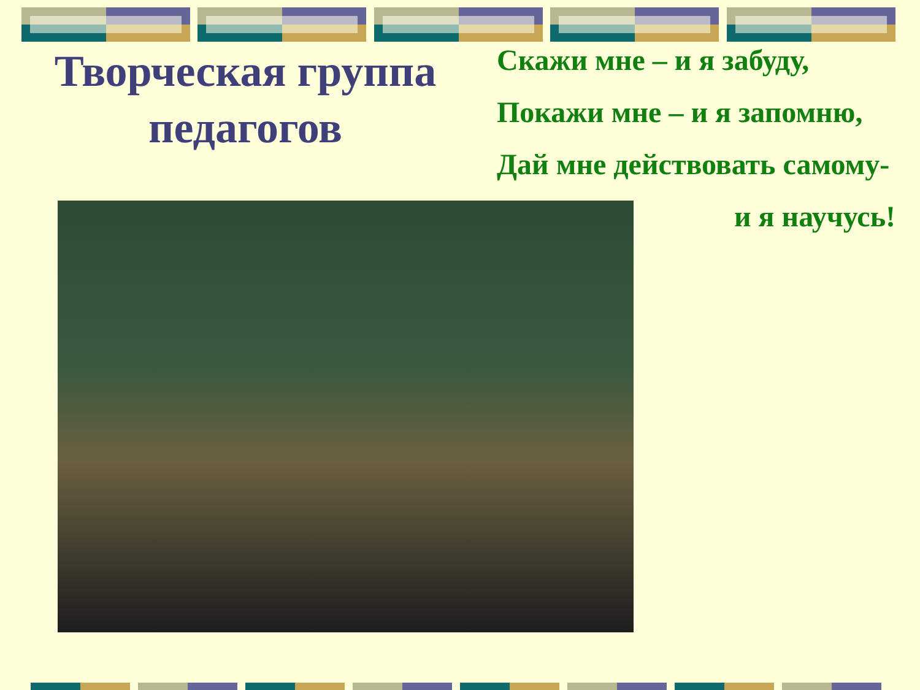Творческая группа
педагогов
Скажи мне – и я забуду,
Покажи мне – и я запомню,
Дай мне действовать самому-
и я научусь!